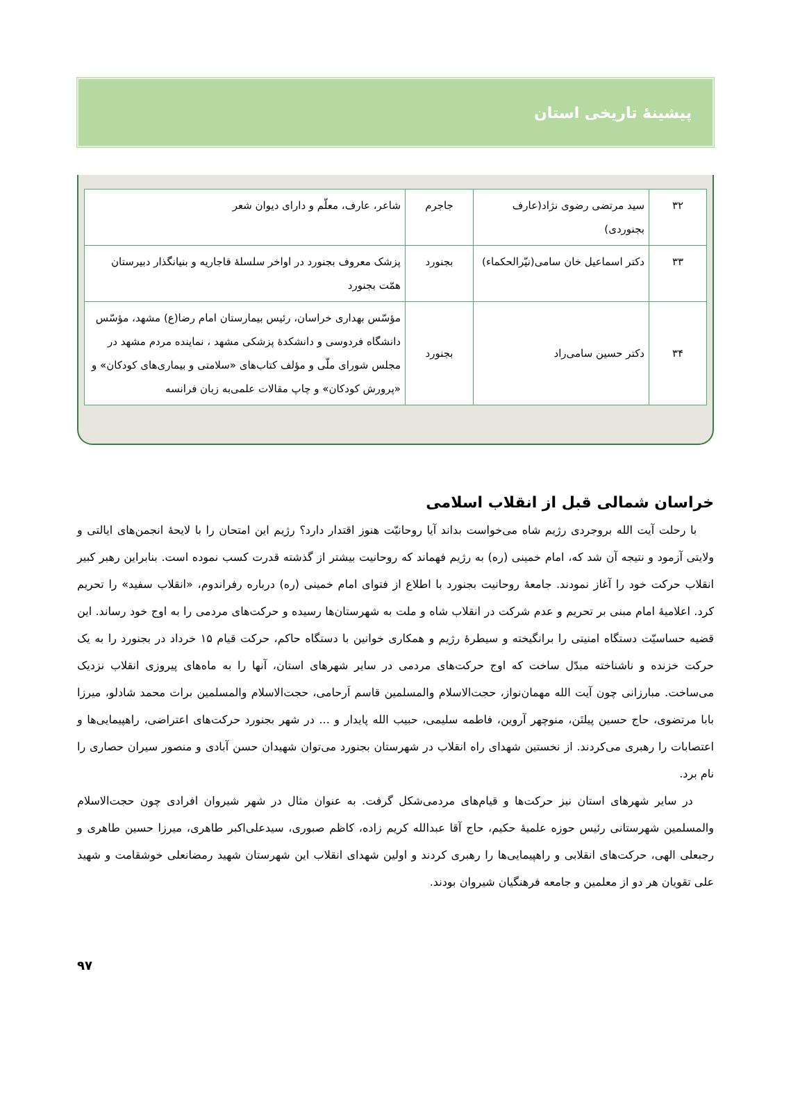پیشینۀ تاریخی استان
| ۳۲ | سید مرتضی رضوی نژاد(عارف بجنوردی) | جاجرم | شاعر، عارف، معلّم و دارای دیوان شعر |
| ۳۳ | دکتر اسماعیل خان سامی(نیّرالحکماء) | بجنورد | پزشک معروف بجنورد در اواخر سلسلۀ قاجاریه و بنیانگذار دبیرستان همّت بجنورد |
| ۳۴ | دکتر حسین سامی‌راد | بجنورد | مؤسّس بهداری خراسان، رئیس بیمارستان امام رضا(ع) مشهد، مؤسّس دانشگاه فردوسی و دانشکدۀ پزشکی مشهد ، نماینده مردم مشهد در مجلس شورای ملّی و مؤلف کتاب‌های «سلامتی و بیماری‌های کودکان» و «پرورش کودکان» و چاپ مقالات علمی‌به زبان فرانسه |
خراسان شمالی قبل از انقلاب اسلامی
با رحلت آیت الله بروجردی رژیم شاه می‌خواست بداند آیا روحانیّت هنوز اقتدار دارد؟ رژیم این امتحان را با لایحۀ انجمن‌های ایالتی و ولایتی آزمود و نتیجه آن شد که، امام خمینی (ره) به رژیم فهماند که روحانیت بیشتر از گذشته قدرت کسب نموده است. بنابراین رهبر کبیر انقلاب حرکت خود را آغاز نمودند. جامعۀ روحانیت بجنورد با اطلاع از فتوای امام خمینی (ره) درباره رفراندوم، «انقلاب سفید» را تحریم کرد. اعلامیۀ امام مبنی بر تحریم و عدم شرکت در انقلاب شاه و ملت به شهرستان‌ها رسیده و حرکت‌های مردمی را به اوج خود رساند. این قضیه حساسیّت دستگاه امنیتی را برانگیخته و سیطرۀ رژیم و همکاری خوانین با دستگاه حاکم، حرکت قیام ۱۵ خرداد در بجنورد را به یک حرکت خزنده و ناشناخته مبدّل ساخت که اوج حرکت‌های مردمی در سایر شهرهای استان، آنها را به ماه‌های پیروزی انقلاب نزدیک می‌ساخت. مبارزانی چون آیت الله مهمان‌نواز، حجت‌الاسلام والمسلمین قاسم اَرحامی، حجت‌الاسلام والمسلمین برات محمد شادلو، میرزا بابا مرتضوی، حاج حسین پیلتَن، منوچهر آروین، فاطمه سلیمی، حبیب الله پایدار و ... در شهر بجنورد حرکت‌های اعتراضی، راهپیمایی‌ها و اعتصابات را رهبری می‌کردند. از نخستین شهدای راه انقلاب در شهرستان بجنورد می‌توان شهیدان حسن آبادی و منصور سیران حصاری را نام برد.
در سایر شهرهای استان نیز حرکت‌ها و قیام‌های مردمی‌شکل گرفت. به عنوان مثال در شهر شیروان افرادی چون حجت‌الاسلام والمسلمین شهرستانی رئیس حوزه علمیۀ حکیم، حاج آقا عبدالله کریم زاده، کاظم صبوری، سیدعلی‌اکبر طاهری، میرزا حسین طاهری و رجبعلی الهی، حرکت‌های انقلابی و راهپیمایی‌ها را رهبری کردند و اولین شهدای انقلاب این شهرستان شهید رمضانعلی خوشقامت و شهید علی تقویان هر دو از معلمین و جامعه فرهنگیان شیروان بودند.
۹۷